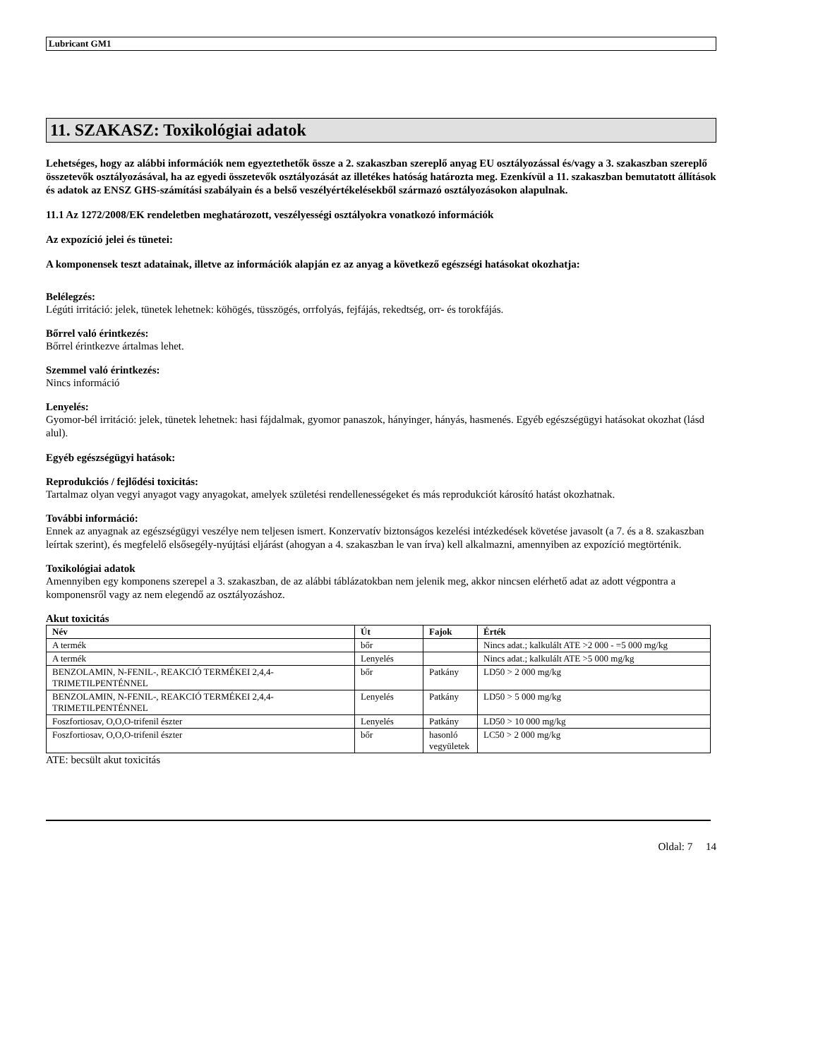Lubricant GM1
11. SZAKASZ: Toxikológiai adatok
Lehetséges, hogy az alábbi információk nem egyeztethetők össze a 2. szakaszban szereplő anyag EU osztályozással és/vagy a 3. szakaszban szereplő összetevők osztályozásával, ha az egyedi összetevők osztályozását az illetékes hatóság határozta meg. Ezenkívül a 11. szakaszban bemutatott állítások és adatok az ENSZ GHS-számítási szabályain és a belső veszélyértékelésekből származó osztályozásokon alapulnak.
11.1 Az 1272/2008/EK rendeletben meghatározott, veszélyességi osztályokra vonatkozó információk
Az expozíció jelei és tünetei:
A komponensek teszt adatainak, illetve az információk alapján ez az anyag a következő egészségi hatásokat okozhatja:
Belélegzés:
Légúti irritáció: jelek, tünetek lehetnek: köhögés, tüsszögés, orrfolyás, fejfájás, rekedtség, orr- és torokfájás.
Bőrrel való érintkezés:
Bőrrel érintkezve ártalmas lehet.
Szemmel való érintkezés:
Nincs információ
Lenyelés:
Gyomor-bél irritáció: jelek, tünetek lehetnek: hasi fájdalmak, gyomor panaszok, hányinger, hányás, hasmenés. Egyéb egészségügyi hatásokat okozhat (lásd alul).
Egyéb egészségügyi hatások:
Reprodukciós / fejlődési toxicitás:
Tartalmaz olyan vegyi anyagot vagy anyagokat, amelyek születési rendellenességeket és más reprodukciót károsító hatást okozhatnak.
További információ:
Ennek az anyagnak az egészségügyi veszélye nem teljesen ismert. Konzervatív biztonságos kezelési intézkedések követése javasolt (a 7. és a 8. szakaszban leírtak szerint), és megfelelő elsősegély-nyújtási eljárást (ahogyan a 4. szakaszban le van írva) kell alkalmazni, amennyiben az expozíció megtörténik.
Toxikológiai adatok
Amennyiben egy komponens szerepel a 3. szakaszban, de az alábbi táblázatokban nem jelenik meg, akkor nincsen elérhető adat az adott végpontra a komponensről vagy az nem elegendő az osztályozáshoz.
Akut toxicitás
| Név | Út | Fajok | Érték |
| --- | --- | --- | --- |
| A termék | bőr | | Nincs adat.; kalkulált ATE >2 000 - =5 000 mg/kg |
| A termék | Lenyelés | | Nincs adat.; kalkulált ATE >5 000 mg/kg |
| BENZOLAMIN, N-FENIL-, REAKCIÓ TERMÉKEI 2,4,4-TRIMETILPENTÉNNEL | bőr | Patkány | LD50 > 2 000 mg/kg |
| BENZOLAMIN, N-FENIL-, REAKCIÓ TERMÉKEI 2,4,4-TRIMETILPENTÉNNEL | Lenyelés | Patkány | LD50 > 5 000 mg/kg |
| Foszfortiosav, O,O,O-trifenil észter | Lenyelés | Patkány | LD50 > 10 000 mg/kg |
| Foszfortiosav, O,O,O-trifenil észter | bőr | hasonló vegyületek | LC50 > 2 000 mg/kg |
ATE: becsült akut toxicitás
Oldal: 7 14